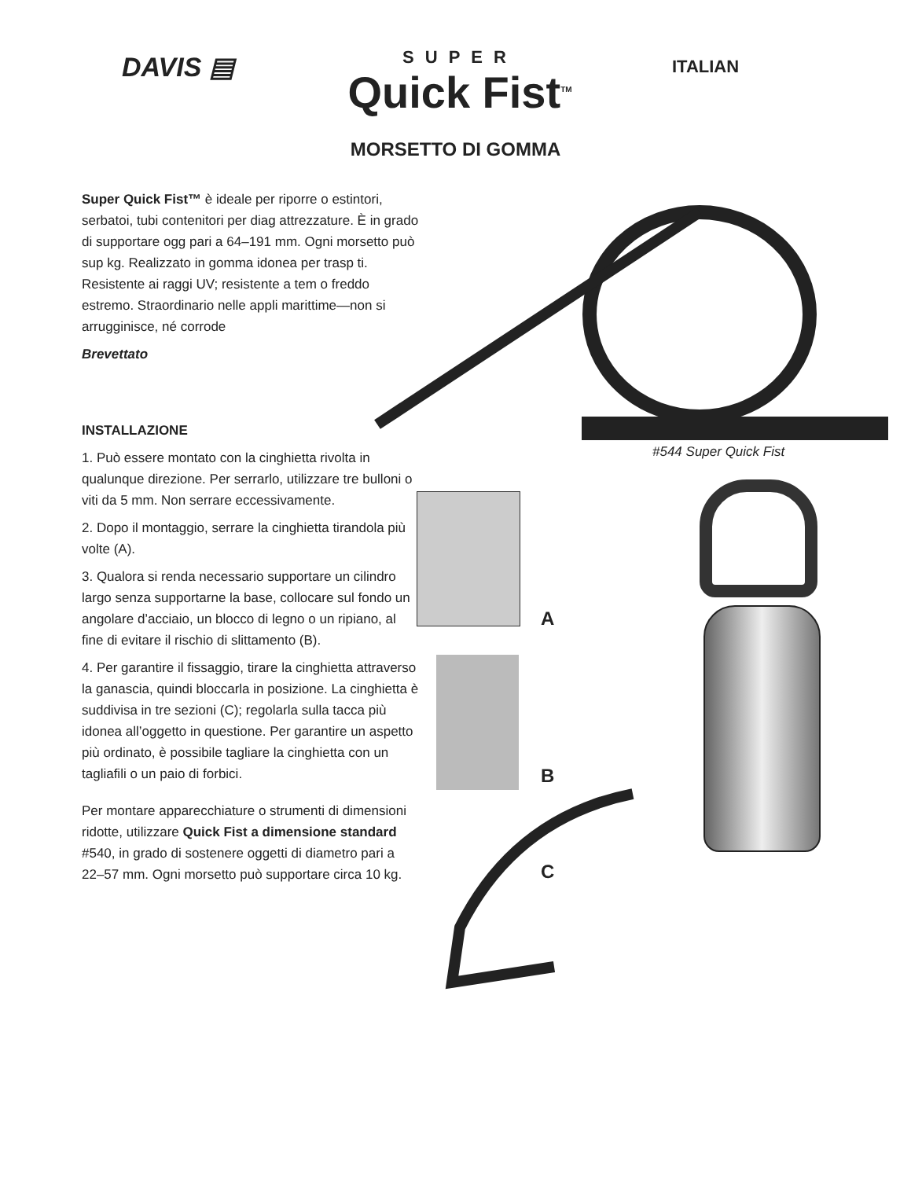DAVIS ▤
SUPER
Quick Fist<sup>TM</sup>
ITALIAN
MORSETTO DI GOMMA
Super Quick Fist™ è ideale per riporre o estintori, serbatoi, tubi contenitori per diag attrezzature. È in grado di supportare ogg pari a 64–191 mm. Ogni morsetto può sup kg. Realizzato in gomma idonea per trasp ti. Resistente ai raggi UV; resistente a tem o freddo estremo. Straordinario nelle appli marittime—non si arrugginisce, né corrode
Brevettato
INSTALLAZIONE
1. Può essere montato con la cinghietta rivolta in qualunque direzione. Per serrarlo, utilizzare tre bulloni o viti da 5 mm. Non serrare eccessivamente.
2. Dopo il montaggio, serrare la cinghietta tirandola più volte (A).
3. Qualora si renda necessario supportare un cilindro largo senza supportarne la base, collocare sul fondo un angolare d’acciaio, un blocco di legno o un ripiano, al fine di evitare il rischio di slittamento (B).
4. Per garantire il fissaggio, tirare la cinghietta attraverso la ganascia, quindi bloccarla in posizione. La cinghietta è suddivisa in tre sezioni (C); regolarla sulla tacca più idonea all’oggetto in questione. Per garantire un aspetto più ordinato, è possibile tagliare la cinghietta con un tagliafili o un paio di forbici.
Per montare apparecchiature o strumenti di dimensioni ridotte, utilizzare Quick Fist a dimensione standard #540, in grado di sostenere oggetti di diametro pari a 22–57 mm. Ogni morsetto può supportare circa 10 kg.
#544 Super Quick Fist
A
B
C